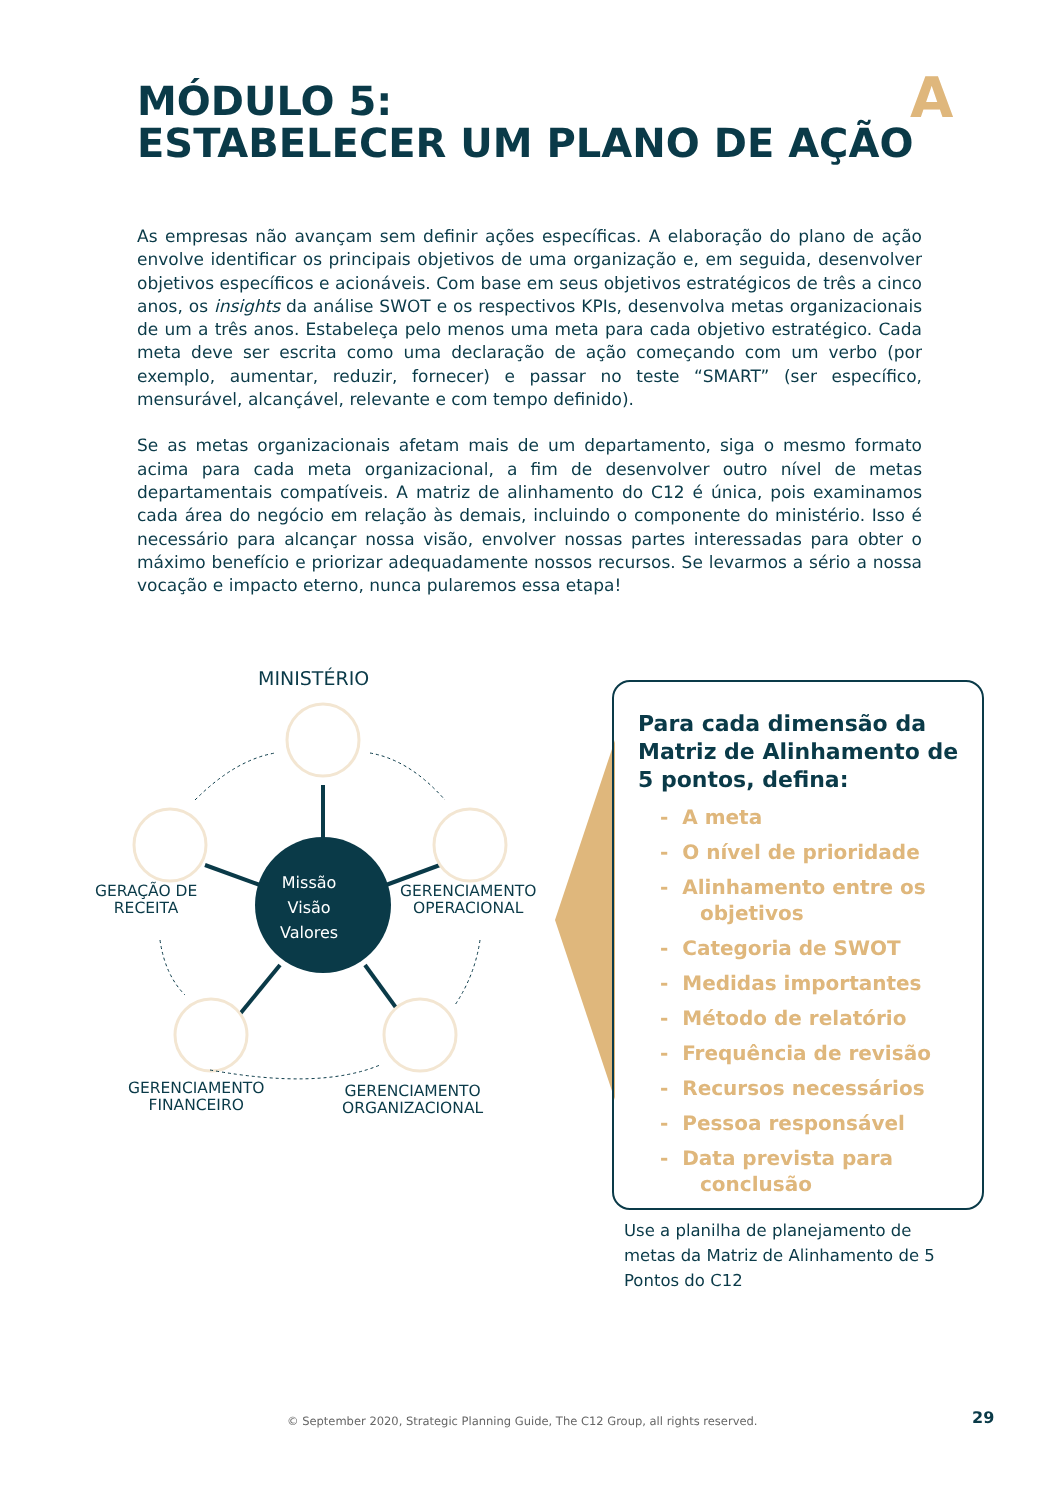MÓDULO 5:
ESTABELECER UM PLANO DE AÇÃO
A
As empresas não avançam sem definir ações específicas. A elaboração do plano de ação envolve identificar os principais objetivos de uma organização e, em seguida, desenvolver objetivos específicos e acionáveis. Com base em seus objetivos estratégicos de três a cinco anos, os insights da análise SWOT e os respectivos KPIs, desenvolva metas organizacionais de um a três anos. Estabeleça pelo menos uma meta para cada objetivo estratégico. Cada meta deve ser escrita como uma declaração de ação começando com um verbo (por exemplo, aumentar, reduzir, fornecer) e passar no teste “SMART” (ser específico, mensurável, alcançável, relevante e com tempo definido).
Se as metas organizacionais afetam mais de um departamento, siga o mesmo formato acima para cada meta organizacional, a fim de desenvolver outro nível de metas departamentais compatíveis. A matriz de alinhamento do C12 é única, pois examinamos cada área do negócio em relação às demais, incluindo o componente do ministério. Isso é necessário para alcançar nossa visão, envolver nossas partes interessadas para obter o máximo benefício e priorizar adequadamente nossos recursos. Se levarmos a sério a nossa vocação e impacto eterno, nunca pularemos essa etapa!
MINISTÉRIO
Missão
Visão
Valores
GERAÇÃO DE
RECEITA
GERENCIAMENTO
OPERACIONAL
GERENCIAMENTO
FINANCEIRO
GERENCIAMENTO
ORGANIZACIONAL
Para cada dimensão da Matriz de Alinhamento de 5 pontos, defina:
- A meta
- O nível de prioridade
- Alinhamento entre os objetivos
- Categoria de SWOT
- Medidas importantes
- Método de relatório
- Frequência de revisão
- Recursos necessários
- Pessoa responsável
- Data prevista para conclusão
Use a planilha de planejamento de metas da Matriz de Alinhamento de 5 Pontos do C12
© September 2020, Strategic Planning Guide, The C12 Group, all rights reserved.
29